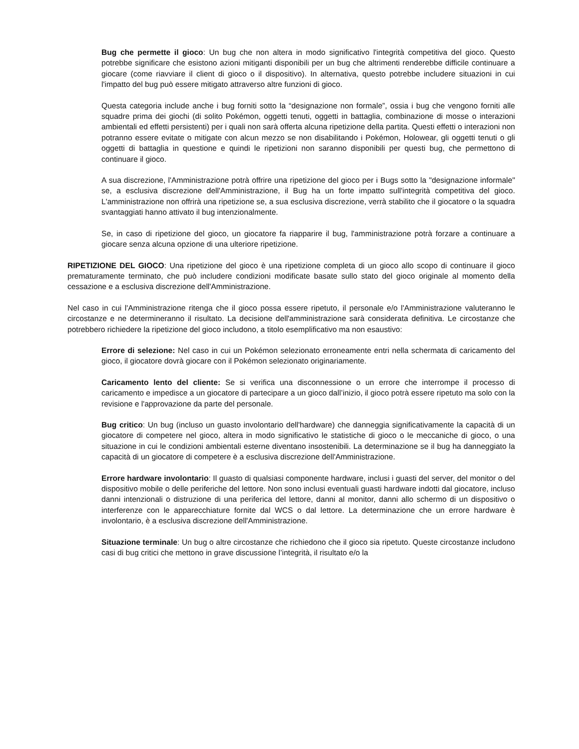Bug che permette il gioco: Un bug che non altera in modo significativo l'integrità competitiva del gioco. Questo potrebbe significare che esistono azioni mitiganti disponibili per un bug che altrimenti renderebbe difficile continuare a giocare (come riavviare il client di gioco o il dispositivo). In alternativa, questo potrebbe includere situazioni in cui l'impatto del bug può essere mitigato attraverso altre funzioni di gioco.
Questa categoria include anche i bug forniti sotto la “designazione non formale”, ossia i bug che vengono forniti alle squadre prima dei giochi (di solito Pokémon, oggetti tenuti, oggetti in battaglia, combinazione di mosse o interazioni ambientali ed effetti persistenti) per i quali non sarà offerta alcuna ripetizione della partita. Questi effetti o interazioni non potranno essere evitate o mitigate con alcun mezzo se non disabilitando i Pokémon, Holowear, gli oggetti tenuti o gli oggetti di battaglia in questione e quindi le ripetizioni non saranno disponibili per questi bug, che permettono di continuare il gioco.
A sua discrezione, l'Amministrazione potrà offrire una ripetizione del gioco per i Bugs sotto la "designazione informale" se, a esclusiva discrezione dell'Amministrazione, il Bug ha un forte impatto sull'integrità competitiva del gioco. L'amministrazione non offrirà una ripetizione se, a sua esclusiva discrezione, verrà stabilito che il giocatore o la squadra svantaggiati hanno attivato il bug intenzionalmente.
Se, in caso di ripetizione del gioco, un giocatore fa riapparire il bug, l'amministrazione potrà forzare a continuare a giocare senza alcuna opzione di una ulteriore ripetizione.
RIPETIZIONE DEL GIOCO: Una ripetizione del gioco è una ripetizione completa di un gioco allo scopo di continuare il gioco prematuramente terminato, che può includere condizioni modificate basate sullo stato del gioco originale al momento della cessazione e a esclusiva discrezione dell'Amministrazione.
Nel caso in cui l'Amministrazione ritenga che il gioco possa essere ripetuto, il personale e/o l'Amministrazione valuteranno le circostanze e ne determineranno il risultato. La decisione dell'amministrazione sarà considerata definitiva. Le circostanze che potrebbero richiedere la ripetizione del gioco includono, a titolo esemplificativo ma non esaustivo:
Errore di selezione: Nel caso in cui un Pokémon selezionato erroneamente entri nella schermata di caricamento del gioco, il giocatore dovrà giocare con il Pokémon selezionato originariamente.
Caricamento lento del cliente: Se si verifica una disconnessione o un errore che interrompe il processo di caricamento e impedisce a un giocatore di partecipare a un gioco dall’inizio, il gioco potrà essere ripetuto ma solo con la revisione e l'approvazione da parte del personale.
Bug critico: Un bug (incluso un guasto involontario dell'hardware) che danneggia significativamente la capacità di un giocatore di competere nel gioco, altera in modo significativo le statistiche di gioco o le meccaniche di gioco, o una situazione in cui le condizioni ambientali esterne diventano insostenibili. La determinazione se il bug ha danneggiato la capacità di un giocatore di competere è a esclusiva discrezione dell'Amministrazione.
Errore hardware involontario: Il guasto di qualsiasi componente hardware, inclusi i guasti del server, del monitor o del dispositivo mobile o delle periferiche del lettore. Non sono inclusi eventuali guasti hardware indotti dal giocatore, incluso danni intenzionali o distruzione di una periferica del lettore, danni al monitor, danni allo schermo di un dispositivo o interferenze con le apparecchiature fornite dal WCS o dal lettore. La determinazione che un errore hardware è involontario, è a esclusiva discrezione dell'Amministrazione.
Situazione terminale: Un bug o altre circostanze che richiedono che il gioco sia ripetuto. Queste circostanze includono casi di bug critici che mettono in grave discussione l’integrità, il risultato e/o la